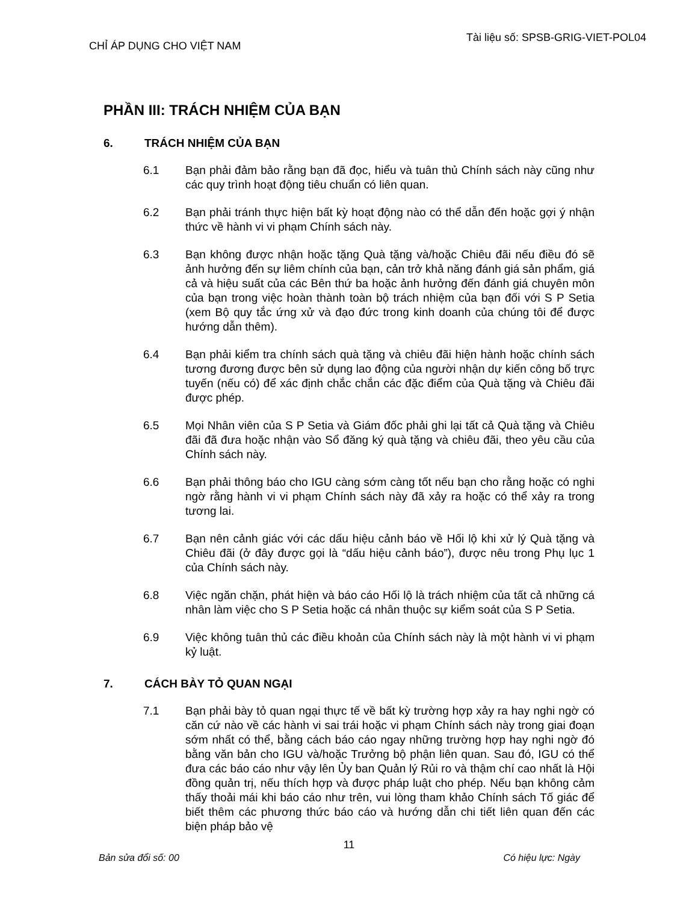CHỈ ÁP DỤNG CHO VIỆT NAM Tài liệu số: SPSB-GRIG-VIET-POL04
PHẦN III: TRÁCH NHIỆM CỦA BẠN
6. TRÁCH NHIỆM CỦA BẠN
6.1 Bạn phải đảm bảo rằng bạn đã đọc, hiểu và tuân thủ Chính sách này cũng như các quy trình hoạt động tiêu chuẩn có liên quan.
6.2 Bạn phải tránh thực hiện bất kỳ hoạt động nào có thể dẫn đến hoặc gợi ý nhận thức về hành vi vi phạm Chính sách này.
6.3 Bạn không được nhận hoặc tặng Quà tặng và/hoặc Chiêu đãi nếu điều đó sẽ ảnh hưởng đến sự liêm chính của bạn, cản trở khả năng đánh giá sản phẩm, giá cả và hiệu suất của các Bên thứ ba hoặc ảnh hưởng đến đánh giá chuyên môn của bạn trong việc hoàn thành toàn bộ trách nhiệm của bạn đối với S P Setia (xem Bộ quy tắc ứng xử và đạo đức trong kinh doanh của chúng tôi để được hướng dẫn thêm).
6.4 Bạn phải kiểm tra chính sách quà tặng và chiêu đãi hiện hành hoặc chính sách tương đương được bên sử dụng lao động của người nhận dự kiến công bố trực tuyến (nếu có) để xác định chắc chắn các đặc điểm của Quà tặng và Chiêu đãi được phép.
6.5 Mọi Nhân viên của S P Setia và Giám đốc phải ghi lại tất cả Quà tặng và Chiêu đãi đã đưa hoặc nhận vào Sổ đăng ký quà tặng và chiêu đãi, theo yêu cầu của Chính sách này.
6.6 Bạn phải thông báo cho IGU càng sớm càng tốt nếu bạn cho rằng hoặc có nghi ngờ rằng hành vi vi phạm Chính sách này đã xảy ra hoặc có thể xảy ra trong tương lai.
6.7 Bạn nên cảnh giác với các dấu hiệu cảnh báo về Hối lộ khi xử lý Quà tặng và Chiêu đãi (ở đây được gọi là “dấu hiệu cảnh báo”), được nêu trong Phụ lục 1 của Chính sách này.
6.8 Việc ngăn chặn, phát hiện và báo cáo Hối lộ là trách nhiệm của tất cả những cá nhân làm việc cho S P Setia hoặc cá nhân thuộc sự kiểm soát của S P Setia.
6.9 Việc không tuân thủ các điều khoản của Chính sách này là một hành vi vi phạm kỷ luật.
7. CÁCH BÀY TỎ QUAN NGẠI
7.1 Bạn phải bày tỏ quan ngại thực tế về bất kỳ trường hợp xảy ra hay nghi ngờ có căn cứ nào về các hành vi sai trái hoặc vi phạm Chính sách này trong giai đoạn sớm nhất có thể, bằng cách báo cáo ngay những trường hợp hay nghi ngờ đó bằng văn bản cho IGU và/hoặc Trưởng bộ phận liên quan. Sau đó, IGU có thể đưa các báo cáo như vậy lên Ủy ban Quản lý Rủi ro và thậm chí cao nhất là Hội đồng quản trị, nếu thích hợp và được pháp luật cho phép. Nếu bạn không cảm thấy thoải mái khi báo cáo như trên, vui lòng tham khảo Chính sách Tố giác để biết thêm các phương thức báo cáo và hướng dẫn chi tiết liên quan đến các biện pháp bảo vệ
11
Bản sửa đổi số: 00 Có hiệu lực: Ngày